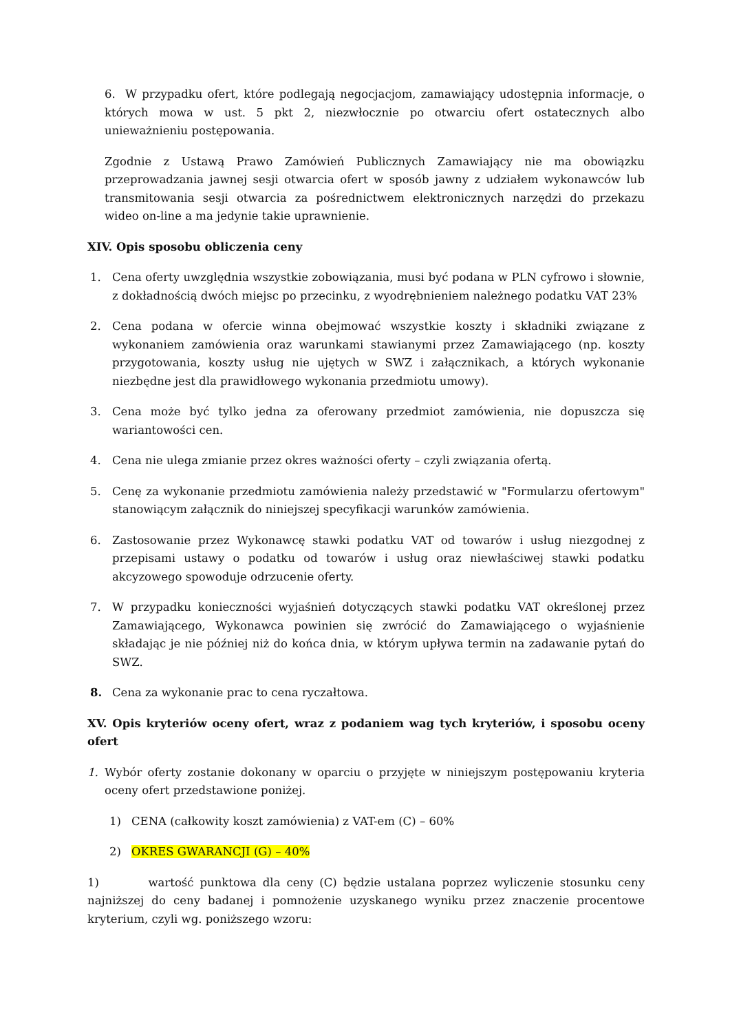6. W przypadku ofert, które podlegają negocjacjom, zamawiający udostępnia informacje, o których mowa w ust. 5 pkt 2, niezwłocznie po otwarciu ofert ostatecznych albo unieważnieniu postępowania.
Zgodnie z Ustawą Prawo Zamówień Publicznych Zamawiający nie ma obowiązku przeprowadzania jawnej sesji otwarcia ofert w sposób jawny z udziałem wykonawców lub transmitowania sesji otwarcia za pośrednictwem elektronicznych narzędzi do przekazu wideo on-line a ma jedynie takie uprawnienie.
XIV. Opis sposobu obliczenia ceny
1. Cena oferty uwzględnia wszystkie zobowiązania, musi być podana w PLN cyfrowo i słownie, z dokładnością dwóch miejsc po przecinku, z wyodrębnieniem należnego podatku VAT 23%
2. Cena podana w ofercie winna obejmować wszystkie koszty i składniki związane z wykonaniem zamówienia oraz warunkami stawianymi przez Zamawiającego (np. koszty przygotowania, koszty usług nie ujętych w SWZ i załącznikach, a których wykonanie niezbędne jest dla prawidłowego wykonania przedmiotu umowy).
3. Cena może być tylko jedna za oferowany przedmiot zamówienia, nie dopuszcza się wariantowości cen.
4. Cena nie ulega zmianie przez okres ważności oferty – czyli związania ofertą.
5. Cenę za wykonanie przedmiotu zamówienia należy przedstawić w "Formularzu ofertowym" stanowiącym załącznik do niniejszej specyfikacji warunków zamówienia.
6. Zastosowanie przez Wykonawcę stawki podatku VAT od towarów i usług niezgodnej z przepisami ustawy o podatku od towarów i usług oraz niewłaściwej stawki podatku akcyzowego spowoduje odrzucenie oferty.
7. W przypadku konieczności wyjaśnień dotyczących stawki podatku VAT określonej przez Zamawiającego, Wykonawca powinien się zwrócić do Zamawiającego o wyjaśnienie składając je nie później niż do końca dnia, w którym upływa termin na zadawanie pytań do SWZ.
8. Cena za wykonanie prac to cena ryczałtowa.
XV. Opis kryteriów oceny ofert, wraz z podaniem wag tych kryteriów, i sposobu oceny ofert
1. Wybór oferty zostanie dokonany w oparciu o przyjęte w niniejszym postępowaniu kryteria oceny ofert przedstawione poniżej.
1) CENA (całkowity koszt zamówienia) z VAT-em (C) – 60%
2) OKRES GWARANCJI (G) – 40%
1) wartość punktowa dla ceny (C) będzie ustalana poprzez wyliczenie stosunku ceny najniższej do ceny badanej i pomnożenie uzyskanego wyniku przez znaczenie procentowe kryterium, czyli wg. poniższego wzoru: